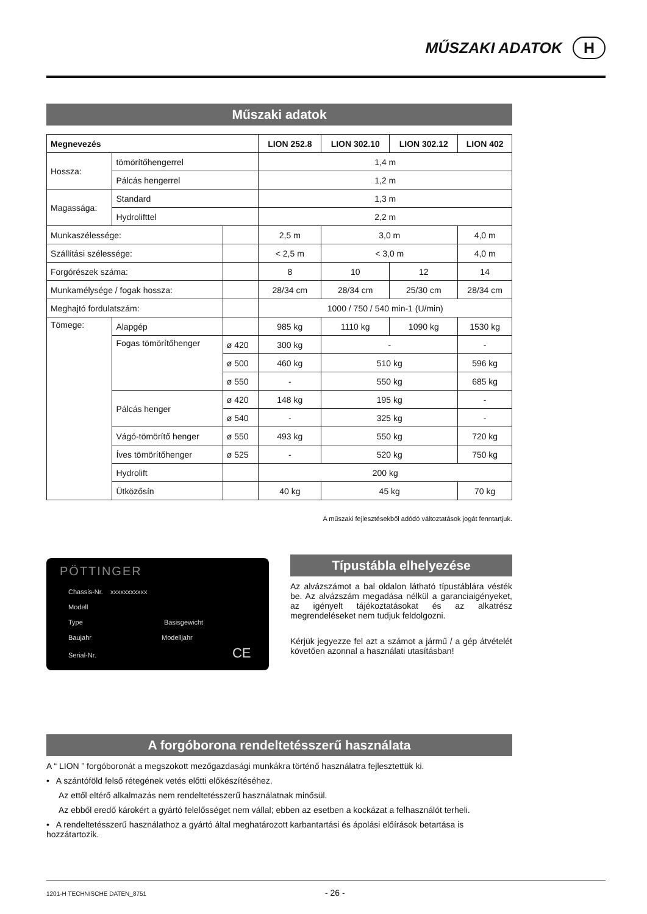MŰSZAKI ADATOK H
Műszaki adatok
| Megnevezés | | | LION 252.8 | LION 302.10 | LION 302.12 | LION 402 |
| --- | --- | --- | --- | --- | --- | --- |
| Hossza: | tömörítőhengerrel | | 1,4 m | | | |
| | Pálcás hengerrel | | 1,2 m | | | |
| Magassága: | Standard | | 1,3 m | | | |
| | Hydrolifttel | | 2,2 m | | | |
| Munkaszélessége: | | | 2,5 m | 3,0 m | | 4,0 m |
| Szállítási szélessége: | | | < 2,5 m | < 3,0 m | | 4,0 m |
| Forgórészek száma: | | | 8 | 10 | 12 | 14 |
| Munkamélysége / fogak hossza: | | | 28/34 cm | 28/34 cm | 25/30 cm | 28/34 cm |
| Meghajtó fordulatszám: | | | 1000 / 750 / 540 min-1 (U/min) | | | |
| Tömege: | Alapgép | | 985 kg | 1110 kg | 1090 kg | 1530 kg |
| | Fogas tömörítőhenger | ø 420 | 300 kg | - | | - |
| | | ø 500 | 460 kg | 510 kg | | 596 kg |
| | | ø 550 | - | 550 kg | | 685 kg |
| | Pálcás henger | ø 420 | 148 kg | 195 kg | | - |
| | | ø 540 | - | 325 kg | | - |
| | Vágó-tömörítő henger | ø 550 | 493 kg | 550 kg | | 720 kg |
| | Íves tömörítőhenger | ø 525 | - | 520 kg | | 750 kg |
| | Hydrolift | | 200 kg | | | |
| | Ütközősín | | 40 kg | 45 kg | | 70 kg |
A műszaki fejlesztésekből adódó változtatások jogát fenntartjuk.
PÖTTINGER
Chassis-Nr. xxxxxxxxxxx
Modell
Type Basisgewicht
Baujahr Modelljahr
Serial-Nr. CE
Típustábla elhelyezése
Az alvázszámot a bal oldalon látható típustáblára vésték be. Az alvázszám megadása nélkül a garanciaigényeket, az igényelt tájékoztatásokat és az alkatrész megrendeléseket nem tudjuk feldolgozni.
Kérjük jegyezze fel azt a számot a jármű / a gép átvételét követően azonnal a használati utasításban!
A forgóborona rendeltetésszerű használata
A “ LION ” forgóboronát a megszokott mezőgazdasági munkákra történő használatra fejlesztettük ki.
• A szántóföld felső rétegének vetés előtti előkészítéséhez.
Az ettől eltérő alkalmazás nem rendeltetésszerű használatnak minősül.
Az ebből eredő károkért a gyártó felelősséget nem vállal; ebben az esetben a kockázat a felhasználót terheli.
• A rendeltetésszerű használathoz a gyártó által meghatározott karbantartási és ápolási előírások betartása is hozzátartozik.
1201-H TECHNISCHE DATEN_8751 - 26 -